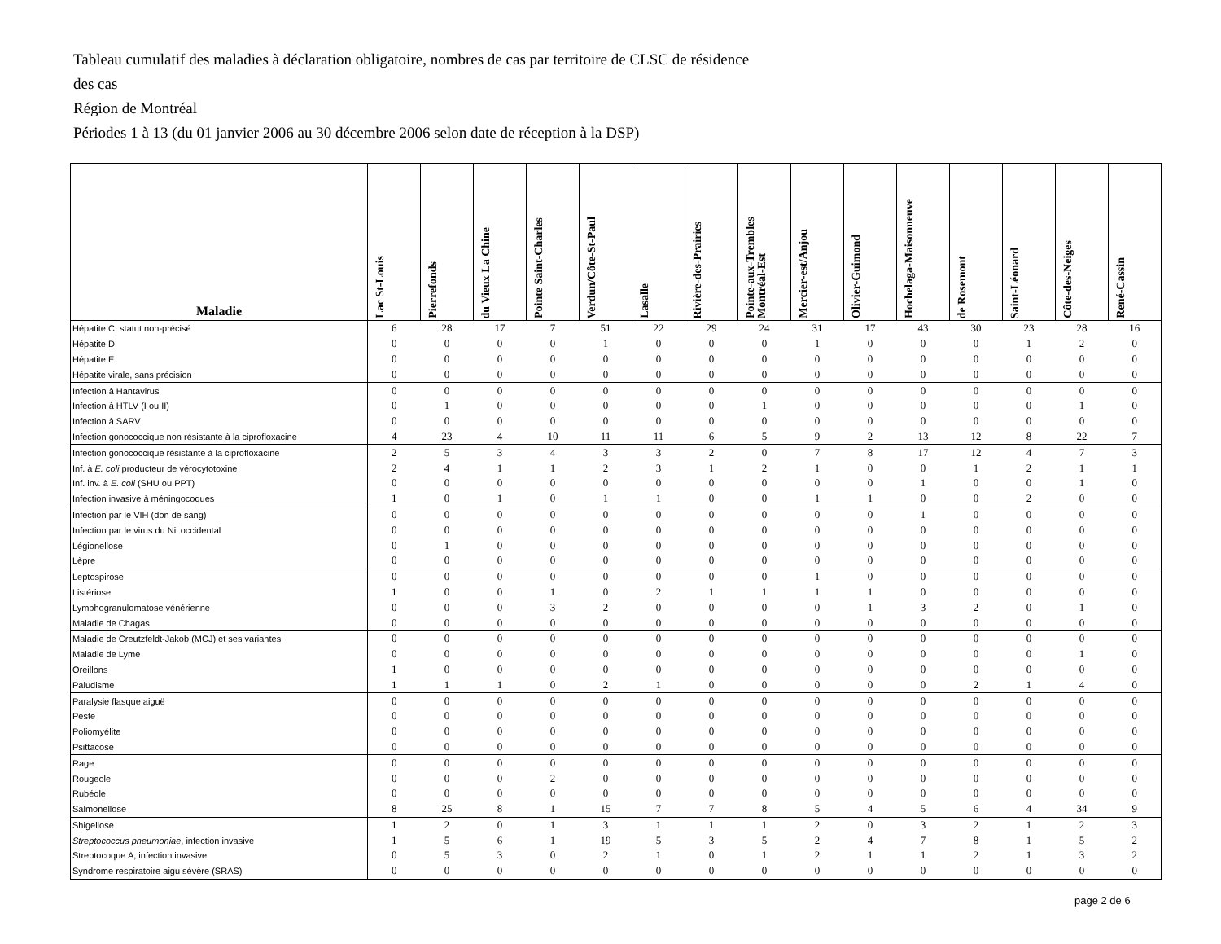Tableau cumulatif des maladies à déclaration obligatoire, nombres de cas par territoire de CLSC de résidence
des cas
Région de Montréal
Périodes 1 à 13 (du 01 janvier 2006 au 30 décembre 2006 selon date de réception à la DSP)
| Maladie | Lac St-Louis | Pierrefonds | du Vieux La Chine | Pointe Saint-Charles | Verdun/Côte-St-Paul | Lasalle | Rivière-des-Prairies | Pointe-aux-Trembles Montréal-Est | Mercier-est/Anjou | Olivier-Guimond | Hochelaga-Maisonneuve | de Rosemont | Saint-Léonard | Côte-des-Neiges | René-Cassin |
| --- | --- | --- | --- | --- | --- | --- | --- | --- | --- | --- | --- | --- | --- | --- | --- |
| Hépatite C, statut non-précisé | 6 | 28 | 17 | 7 | 51 | 22 | 29 | 24 | 31 | 17 | 43 | 30 | 23 | 28 | 16 |
| Hépatite D | 0 | 0 | 0 | 0 | 1 | 0 | 0 | 0 | 1 | 0 | 0 | 0 | 1 | 2 | 0 |
| Hépatite E | 0 | 0 | 0 | 0 | 0 | 0 | 0 | 0 | 0 | 0 | 0 | 0 | 0 | 0 | 0 |
| Hépatite virale, sans précision | 0 | 0 | 0 | 0 | 0 | 0 | 0 | 0 | 0 | 0 | 0 | 0 | 0 | 0 | 0 |
| Infection à Hantavirus | 0 | 0 | 0 | 0 | 0 | 0 | 0 | 0 | 0 | 0 | 0 | 0 | 0 | 0 | 0 |
| Infection à HTLV (I ou II) | 0 | 1 | 0 | 0 | 0 | 0 | 0 | 1 | 0 | 0 | 0 | 0 | 0 | 1 | 0 |
| Infection à SARV | 0 | 0 | 0 | 0 | 0 | 0 | 0 | 0 | 0 | 0 | 0 | 0 | 0 | 0 | 0 |
| Infection gonococcique non résistante à la ciprofloxacine | 4 | 23 | 4 | 10 | 11 | 11 | 6 | 5 | 9 | 2 | 13 | 12 | 8 | 22 | 7 |
| Infection gonococcique résistante à la ciprofloxacine | 2 | 5 | 3 | 4 | 3 | 3 | 2 | 0 | 7 | 8 | 17 | 12 | 4 | 7 | 3 |
| Inf. à E. coli producteur de vérocytotoxine | 2 | 4 | 1 | 1 | 2 | 3 | 1 | 2 | 1 | 0 | 0 | 1 | 2 | 1 | 1 |
| Inf. inv. à E. coli (SHU ou PPT) | 0 | 0 | 0 | 0 | 0 | 0 | 0 | 0 | 0 | 0 | 1 | 0 | 0 | 1 | 0 |
| Infection invasive à méningocoques | 1 | 0 | 1 | 0 | 1 | 1 | 0 | 0 | 1 | 1 | 0 | 0 | 2 | 0 | 0 |
| Infection par le VIH (don de sang) | 0 | 0 | 0 | 0 | 0 | 0 | 0 | 0 | 0 | 0 | 1 | 0 | 0 | 0 | 0 |
| Infection par le virus du Nil occidental | 0 | 0 | 0 | 0 | 0 | 0 | 0 | 0 | 0 | 0 | 0 | 0 | 0 | 0 | 0 |
| Légionellose | 0 | 1 | 0 | 0 | 0 | 0 | 0 | 0 | 0 | 0 | 0 | 0 | 0 | 0 | 0 |
| Lèpre | 0 | 0 | 0 | 0 | 0 | 0 | 0 | 0 | 0 | 0 | 0 | 0 | 0 | 0 | 0 |
| Leptospirose | 0 | 0 | 0 | 0 | 0 | 0 | 0 | 0 | 1 | 0 | 0 | 0 | 0 | 0 | 0 |
| Listériose | 1 | 0 | 0 | 1 | 0 | 2 | 1 | 1 | 1 | 1 | 0 | 0 | 0 | 0 | 0 |
| Lymphogranulomatose vénérienne | 0 | 0 | 0 | 3 | 2 | 0 | 0 | 0 | 0 | 1 | 3 | 2 | 0 | 1 | 0 |
| Maladie de Chagas | 0 | 0 | 0 | 0 | 0 | 0 | 0 | 0 | 0 | 0 | 0 | 0 | 0 | 0 | 0 |
| Maladie de Creutzfeldt-Jakob (MCJ) et ses variantes | 0 | 0 | 0 | 0 | 0 | 0 | 0 | 0 | 0 | 0 | 0 | 0 | 0 | 0 | 0 |
| Maladie de Lyme | 0 | 0 | 0 | 0 | 0 | 0 | 0 | 0 | 0 | 0 | 0 | 0 | 0 | 1 | 0 |
| Oreillons | 1 | 0 | 0 | 0 | 0 | 0 | 0 | 0 | 0 | 0 | 0 | 0 | 0 | 0 | 0 |
| Paludisme | 1 | 1 | 1 | 0 | 2 | 1 | 0 | 0 | 0 | 0 | 0 | 2 | 1 | 4 | 0 |
| Paralysie flasque aiguë | 0 | 0 | 0 | 0 | 0 | 0 | 0 | 0 | 0 | 0 | 0 | 0 | 0 | 0 | 0 |
| Peste | 0 | 0 | 0 | 0 | 0 | 0 | 0 | 0 | 0 | 0 | 0 | 0 | 0 | 0 | 0 |
| Poliomyélite | 0 | 0 | 0 | 0 | 0 | 0 | 0 | 0 | 0 | 0 | 0 | 0 | 0 | 0 | 0 |
| Psittacose | 0 | 0 | 0 | 0 | 0 | 0 | 0 | 0 | 0 | 0 | 0 | 0 | 0 | 0 | 0 |
| Rage | 0 | 0 | 0 | 0 | 0 | 0 | 0 | 0 | 0 | 0 | 0 | 0 | 0 | 0 | 0 |
| Rougeole | 0 | 0 | 0 | 2 | 0 | 0 | 0 | 0 | 0 | 0 | 0 | 0 | 0 | 0 | 0 |
| Rubéole | 0 | 0 | 0 | 0 | 0 | 0 | 0 | 0 | 0 | 0 | 0 | 0 | 0 | 0 | 0 |
| Salmonellose | 8 | 25 | 8 | 1 | 15 | 7 | 7 | 8 | 5 | 4 | 5 | 6 | 4 | 34 | 9 |
| Shigellose | 1 | 2 | 0 | 1 | 3 | 1 | 1 | 1 | 2 | 0 | 3 | 2 | 1 | 2 | 3 |
| Streptococcus pneumoniae , infection invasive | 1 | 5 | 6 | 1 | 19 | 5 | 3 | 5 | 2 | 4 | 7 | 8 | 1 | 5 | 2 |
| Streptocoque A, infection invasive | 0 | 5 | 3 | 0 | 2 | 1 | 0 | 1 | 2 | 1 | 1 | 2 | 1 | 3 | 2 |
| Syndrome respiratoire aigu sévère (SRAS) | 0 | 0 | 0 | 0 | 0 | 0 | 0 | 0 | 0 | 0 | 0 | 0 | 0 | 0 | 0 |
page 2 de 6